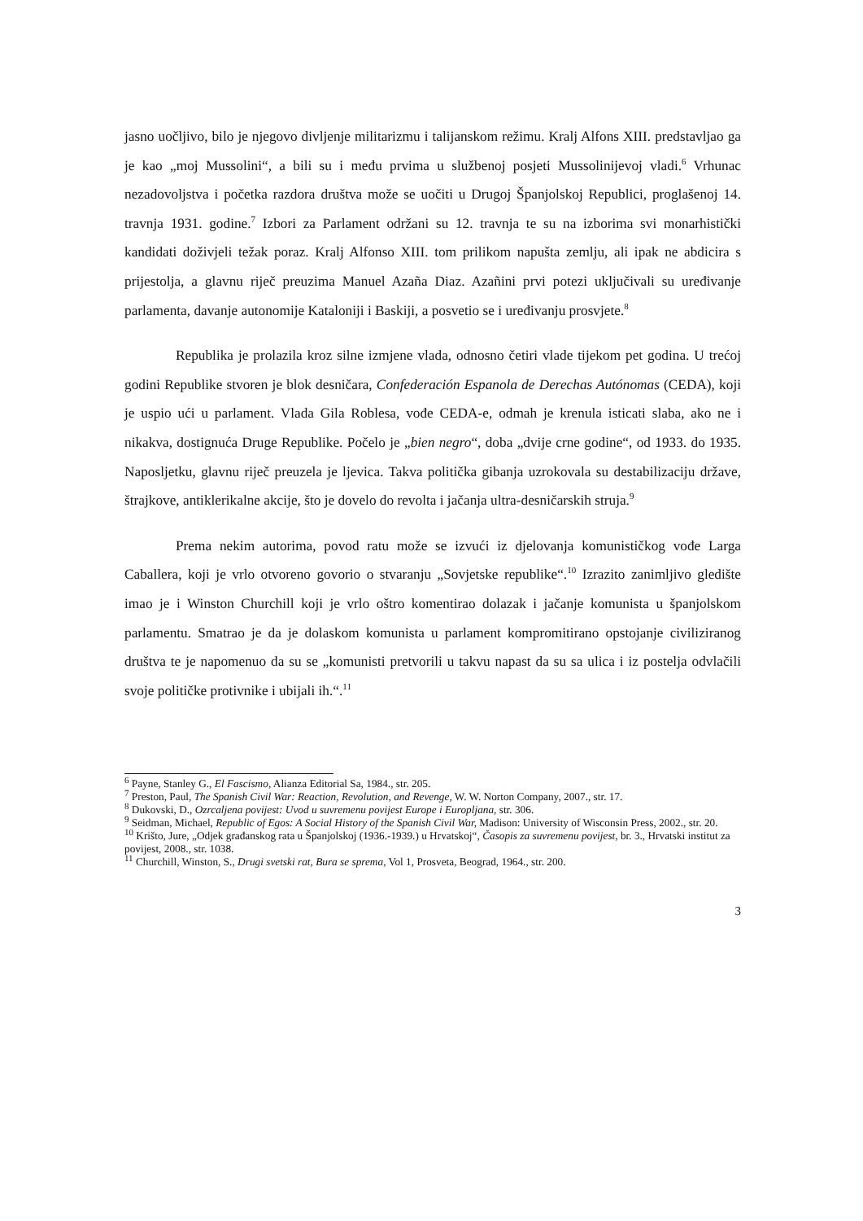jasno uočljivo, bilo je njegovo divljenje militarizmu i talijanskom režimu. Kralj Alfons XIII. predstavljao ga je kao „moj Mussolini“, a bili su i među prvima u službenoj posjeti Mussolinijevoj vladi.<sup>6</sup> Vrhunac nezadovoljstva i početka razdora društva može se uočiti u Drugoj Španjolskoj Republici, proglašenoj 14. travnja 1931. godine.<sup>7</sup> Izbori za Parlament održani su 12. travnja te su na izborima svi monarhistički kandidati doživjeli težak poraz. Kralj Alfonso XIII. tom prilikom napušta zemlju, ali ipak ne abdicira s prijestolja, a glavnu riječ preuzima Manuel Azaña Diaz. Azañini prvi potezi uključivali su uređivanje parlamenta, davanje autonomije Kataloniji i Baskiji, a posvetio se i uređivanju prosvjete.<sup>8</sup>
Republika je prolazila kroz silne izmjene vlada, odnosno četiri vlade tijekom pet godina. U trećoj godini Republike stvoren je blok desničara, Confederación Espanola de Derechas Autónomas (CEDA), koji je uspio ući u parlament. Vlada Gila Roblesa, vođe CEDA-e, odmah je krenula isticati slaba, ako ne i nikakva, dostignuća Druge Republike. Počelo je „bien negro“, doba „dvije crne godine“, od 1933. do 1935. Naposljetku, glavnu riječ preuzela je ljevica. Takva politička gibanja uzrokovala su destabilizaciju države, štrajkove, antiklerikalne akcije, što je dovelo do revolta i jačanja ultra-desničarskih struja.<sup>9</sup>
Prema nekim autorima, povod ratu može se izvući iz djelovanja komunističkog vođe Larga Caballera, koji je vrlo otvoreno govorio o stvaranju „Sovjetske republike“.<sup>10</sup> Izrazito zanimljivo gledište imao je i Winston Churchill koji je vrlo oštro komentirao dolazak i jačanje komunista u španjolskom parlamentu. Smatrao je da je dolaskom komunista u parlament kompromitirano opstojanje civiliziranog društva te je napomenuo da su se „komunisti pretvorili u takvu napast da su sa ulica i iz postelja odvlačili svoje političke protivnike i ubijali ih.“.<sup>11</sup>
<sup>6</sup> Payne, Stanley G., El Fascismo, Alianza Editorial Sa, 1984., str. 205.
<sup>7</sup> Preston, Paul, The Spanish Civil War: Reaction, Revolution, and Revenge, W. W. Norton Company, 2007., str. 17.
<sup>8</sup> Dukovski, D., Ozrcaljena povijest: Uvod u suvremenu povijest Europe i Europljana, str. 306.
<sup>9</sup> Seidman, Michael, Republic of Egos: A Social History of the Spanish Civil War, Madison: University of Wisconsin Press, 2002., str. 20.
<sup>10</sup> Krišto, Jure, „Odjek građanskog rata u Španjolskoj (1936.-1939.) u Hrvatskoj“, Časopis za suvremenu povijest, br. 3., Hrvatski institut za povijest, 2008., str. 1038.
<sup>11</sup> Churchill, Winston, S., Drugi svetski rat, Bura se sprema, Vol 1, Prosveta, Beograd, 1964., str. 200.
3